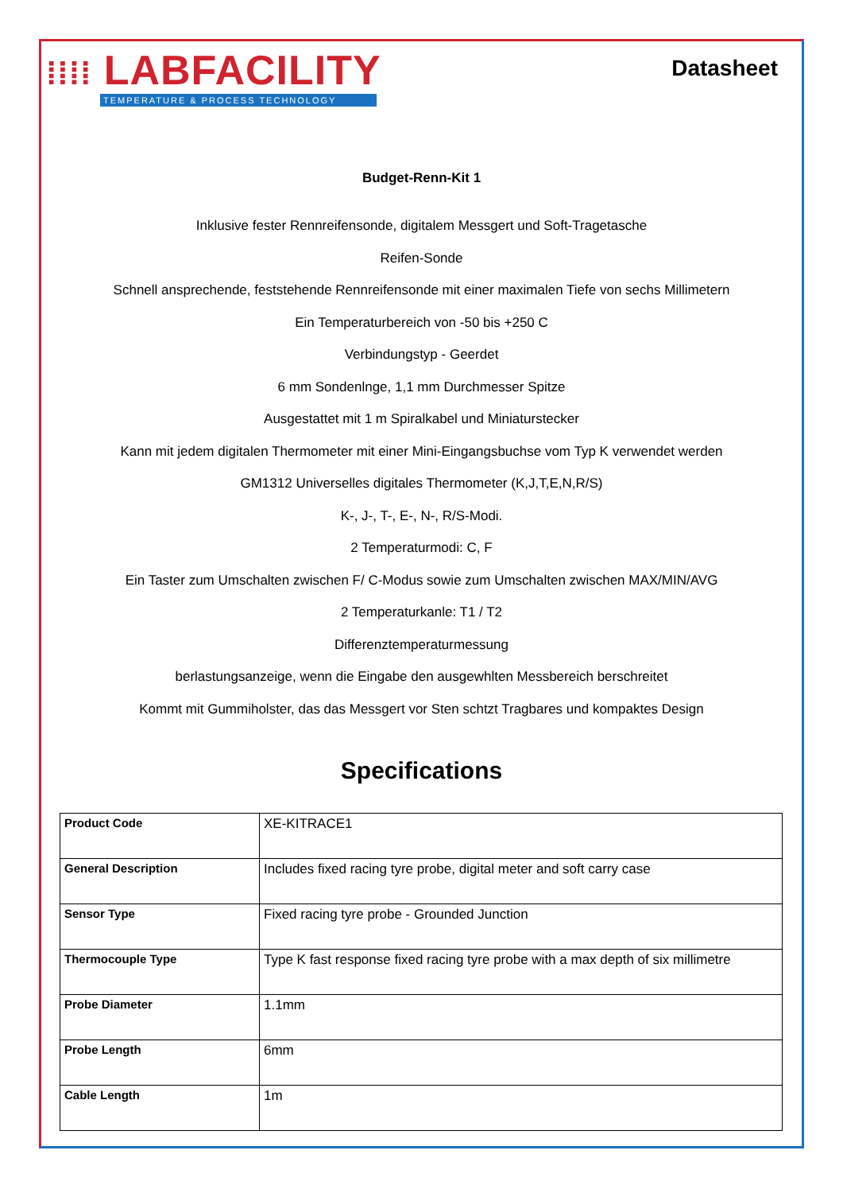⁞⁞⁞⁞ LABFACILITY
TEMPERATURE & PROCESS TECHNOLOGY
Datasheet
Budget-Renn-Kit 1
Inklusive fester Rennreifensonde, digitalem Messgert und Soft-Tragetasche
Reifen-Sonde
Schnell ansprechende, feststehende Rennreifensonde mit einer maximalen Tiefe von sechs Millimetern
Ein Temperaturbereich von -50 bis +250 C
Verbindungstyp - Geerdet
6 mm Sondenlnge, 1,1 mm Durchmesser Spitze
Ausgestattet mit 1 m Spiralkabel und Miniaturstecker
Kann mit jedem digitalen Thermometer mit einer Mini-Eingangsbuchse vom Typ K verwendet werden
GM1312 Universelles digitales Thermometer (K,J,T,E,N,R/S)
K-, J-, T-, E-, N-, R/S-Modi.
2 Temperaturmodi: C, F
Ein Taster zum Umschalten zwischen F/ C-Modus sowie zum Umschalten zwischen MAX/MIN/AVG
2 Temperaturkanle: T1 / T2
Differenztemperaturmessung
berlastungsanzeige, wenn die Eingabe den ausgewhlten Messbereich berschreitet
Kommt mit Gummiholster, das das Messgert vor Sten schtzt Tragbares und kompaktes Design
Specifications
| Product Code | XE-KITRACE1 |
| General Description | Includes fixed racing tyre probe, digital meter and soft carry case |
| Sensor Type | Fixed racing tyre probe - Grounded Junction |
| Thermocouple Type | Type K fast response fixed racing tyre probe with a max depth of six millimetre |
| Probe Diameter | 1.1mm |
| Probe Length | 6mm |
| Cable Length | 1m |